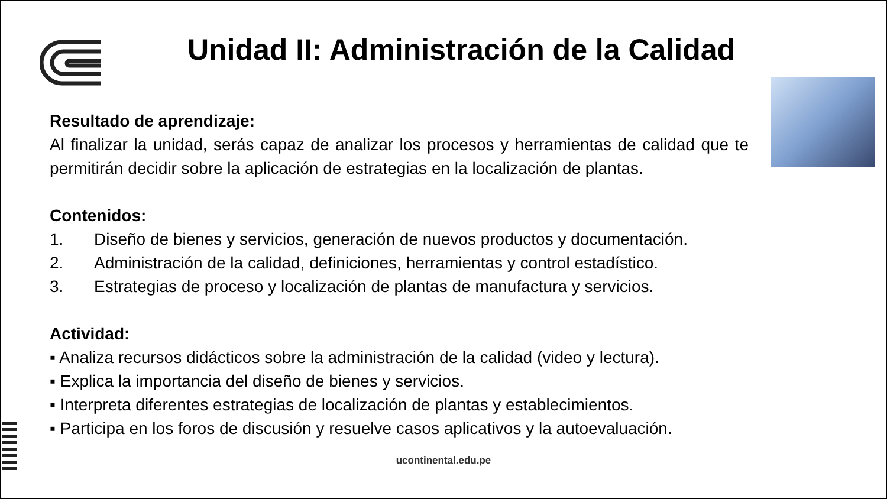Unidad II: Administración de la Calidad
Resultado de aprendizaje:
Al finalizar la unidad, serás capaz de analizar los procesos y herramientas de calidad que te permitirán decidir sobre la aplicación de estrategias en la localización de plantas.
Contenidos:
1. Diseño de bienes y servicios, generación de nuevos productos y documentación.
2. Administración de la calidad, definiciones, herramientas y control estadístico.
3. Estrategias de proceso y localización de plantas de manufactura y servicios.
Actividad:
▪ Analiza recursos didácticos sobre la administración de la calidad (video y lectura).
▪ Explica la importancia del diseño de bienes y servicios.
▪ Interpreta diferentes estrategias de localización de plantas y establecimientos.
▪ Participa en los foros de discusión y resuelve casos aplicativos y la autoevaluación.
ucontinental.edu.pe